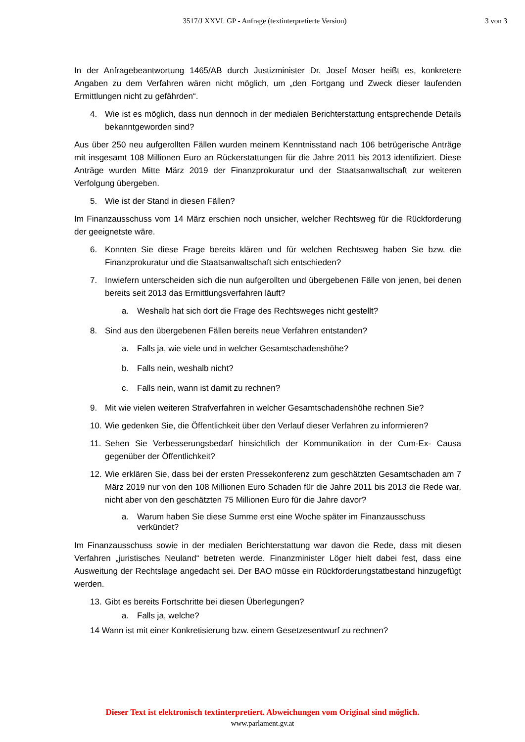3517/J XXVI. GP - Anfrage (textinterpretierte Version) 3 von 3
In der Anfragebeantwortung 1465/AB durch Justizminister Dr. Josef Moser heißt es, konkretere Angaben zu dem Verfahren wären nicht möglich, um „den Fortgang und Zweck dieser laufenden Ermittlungen nicht zu gefährden“.
4. Wie ist es möglich, dass nun dennoch in der medialen Berichterstattung entsprechende Details bekanntgeworden sind?
Aus über 250 neu aufgerollten Fällen wurden meinem Kenntnisstand nach 106 betrügerische Anträge mit insgesamt 108 Millionen Euro an Rückerstattungen für die Jahre 2011 bis 2013 identifiziert. Diese Anträge wurden Mitte März 2019 der Finanzprokuratur und der Staatsanwaltschaft zur weiteren Verfolgung übergeben.
5. Wie ist der Stand in diesen Fällen?
Im Finanzausschuss vom 14 März erschien noch unsicher, welcher Rechtsweg für die Rückforderung der geeignetste wäre.
6. Konnten Sie diese Frage bereits klären und für welchen Rechtsweg haben Sie bzw. die Finanzprokuratur und die Staatsanwaltschaft sich entschieden?
7. Inwiefern unterscheiden sich die nun aufgerollten und übergebenen Fälle von jenen, bei denen bereits seit 2013 das Ermittlungsverfahren läuft?
a. Weshalb hat sich dort die Frage des Rechtsweges nicht gestellt?
8. Sind aus den übergebenen Fällen bereits neue Verfahren entstanden?
a. Falls ja, wie viele und in welcher Gesamtschadenshöhe?
b. Falls nein, weshalb nicht?
c. Falls nein, wann ist damit zu rechnen?
9. Mit wie vielen weiteren Strafverfahren in welcher Gesamtschadenshöhe rechnen Sie?
10. Wie gedenken Sie, die Öffentlichkeit über den Verlauf dieser Verfahren zu informieren?
11. Sehen Sie Verbesserungsbedarf hinsichtlich der Kommunikation in der Cum-Ex- Causa gegenüber der Öffentlichkeit?
12. Wie erklären Sie, dass bei der ersten Pressekonferenz zum geschätzten Gesamtschaden am 7 März 2019 nur von den 108 Millionen Euro Schaden für die Jahre 2011 bis 2013 die Rede war, nicht aber von den geschätzten 75 Millionen Euro für die Jahre davor?
a. Warum haben Sie diese Summe erst eine Woche später im Finanzausschuss verkündet?
Im Finanzausschuss sowie in der medialen Berichterstattung war davon die Rede, dass mit diesen Verfahren „juristisches Neuland“ betreten werde. Finanzminister Löger hielt dabei fest, dass eine Ausweitung der Rechtslage angedacht sei. Der BAO müsse ein Rückforderungstatbestand hinzugefügt werden.
13. Gibt es bereits Fortschritte bei diesen Überlegungen?
a. Falls ja, welche?
14 Wann ist mit einer Konkretisierung bzw. einem Gesetzesentwurf zu rechnen?
Dieser Text ist elektronisch textinterpretiert. Abweichungen vom Original sind möglich.
www.parlament.gv.at